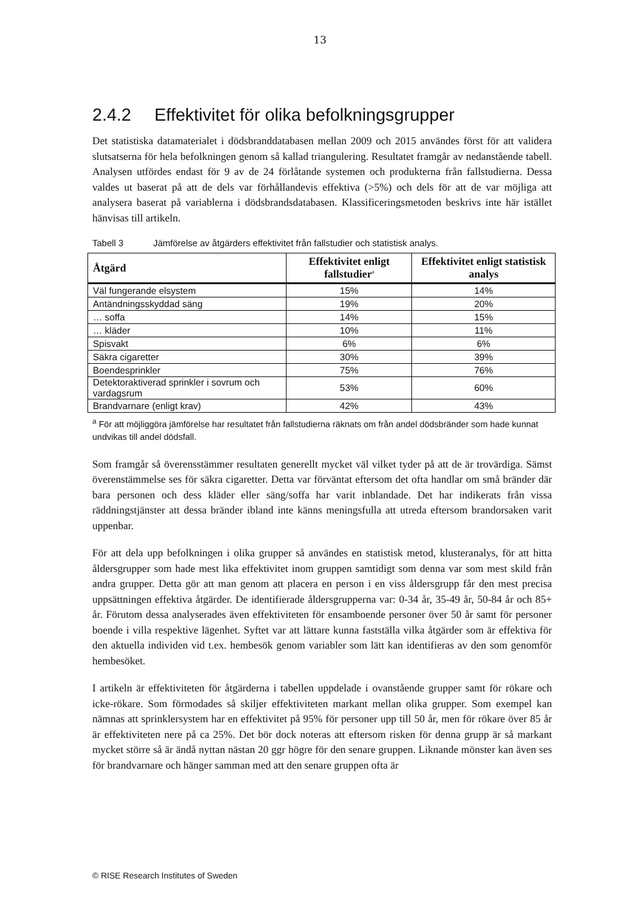13
2.4.2 Effektivitet för olika befolkningsgrupper
Det statistiska datamaterialet i dödsbranddatabasen mellan 2009 och 2015 användes först för att validera slutsatserna för hela befolkningen genom så kallad triangulering. Resultatet framgår av nedanstående tabell. Analysen utfördes endast för 9 av de 24 förlåtande systemen och produkterna från fallstudierna. Dessa valdes ut baserat på att de dels var förhållandevis effektiva (>5%) och dels för att de var möjliga att analysera baserat på variablerna i dödsbrandsdatabasen. Klassificeringsmetoden beskrivs inte här istället hänvisas till artikeln.
Tabell 3 Jämförelse av åtgärders effektivitet från fallstudier och statistisk analys.
| Åtgärd | Effektivitet enligt fallstudier<sup>a</sup> | Effektivitet enligt statistisk analys |
| --- | --- | --- |
| Väl fungerande elsystem | 15% | 14% |
| Antändningsskyddad säng | 19% | 20% |
| … soffa | 14% | 15% |
| … kläder | 10% | 11% |
| Spisvakt | 6% | 6% |
| Säkra cigaretter | 30% | 39% |
| Boendesprinkler | 75% | 76% |
| Detektoraktiverad sprinkler i sovrum och vardagsrum | 53% | 60% |
| Brandvarnare (enligt krav) | 42% | 43% |
<sup>a</sup> För att möjliggöra jämförelse har resultatet från fallstudierna räknats om från andel dödsbränder som hade kunnat undvikas till andel dödsfall.
Som framgår så överensstämmer resultaten generellt mycket väl vilket tyder på att de är trovärdiga. Sämst överenstämmelse ses för säkra cigaretter. Detta var förväntat eftersom det ofta handlar om små bränder där bara personen och dess kläder eller säng/soffa har varit inblandade. Det har indikerats från vissa räddningstjänster att dessa bränder ibland inte känns meningsfulla att utreda eftersom brandorsaken varit uppenbar.
För att dela upp befolkningen i olika grupper så användes en statistisk metod, klusteranalys, för att hitta åldersgrupper som hade mest lika effektivitet inom gruppen samtidigt som denna var som mest skild från andra grupper. Detta gör att man genom att placera en person i en viss åldersgrupp får den mest precisa uppsättningen effektiva åtgärder. De identifierade åldersgrupperna var: 0-34 år, 35-49 år, 50-84 år och 85+ år. Förutom dessa analyserades även effektiviteten för ensamboende personer över 50 år samt för personer boende i villa respektive lägenhet. Syftet var att lättare kunna fastställa vilka åtgärder som är effektiva för den aktuella individen vid t.ex. hembesök genom variabler som lätt kan identifieras av den som genomför hembesöket.
I artikeln är effektiviteten för åtgärderna i tabellen uppdelade i ovanstående grupper samt för rökare och icke-rökare. Som förmodades så skiljer effektiviteten markant mellan olika grupper. Som exempel kan nämnas att sprinklersystem har en effektivitet på 95% för personer upp till 50 år, men för rökare över 85 år är effektiviteten nere på ca 25%. Det bör dock noteras att eftersom risken för denna grupp är så markant mycket större så är ändå nyttan nästan 20 ggr högre för den senare gruppen. Liknande mönster kan även ses för brandvarnare och hänger samman med att den senare gruppen ofta är
© RISE Research Institutes of Sweden